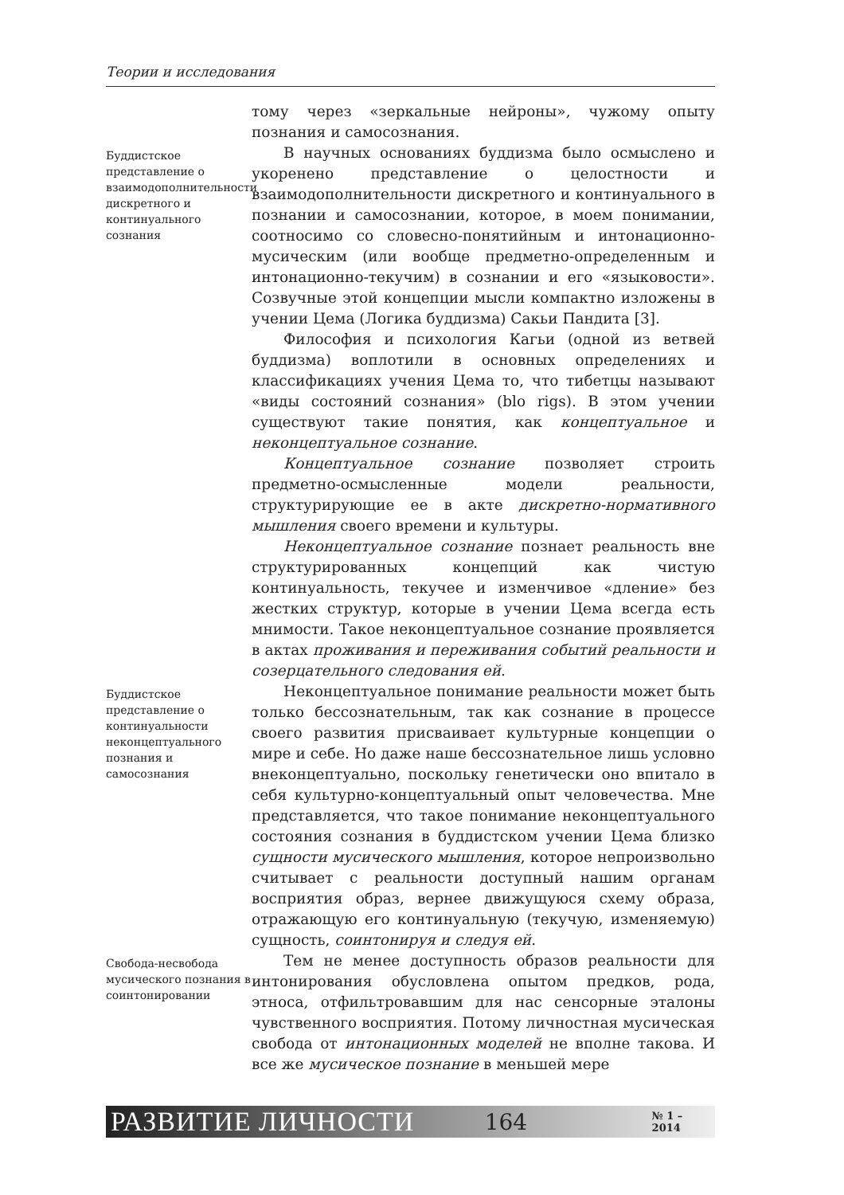Теории и исследования
тому через «зеркальные нейроны», чужому опыту познания и самосознания.
Буддистское представление о взаимодополнительности дискретного и континуального сознания
В научных основаниях буддизма было осмыслено и укоренено представление о целостности и взаимодополнительности дискретного и континуального в познании и самосознании, которое, в моем понимании, соотносимо со словесно-понятийным и интонационно-мусическим (или вообще предметно-определенным и интонационно-текучим) в сознании и его «языковости». Созвучные этой концепции мысли компактно изложены в учении Цема (Логика буддизма) Сакьи Пандита [3].
Философия и психология Кагьи (одной из ветвей буддизма) воплотили в основных определениях и классификациях учения Цема то, что тибетцы называют «виды состояний сознания» (blo rigs). В этом учении существуют такие понятия, как концептуальное и неконцептуальное сознание.
Концептуальное сознание позволяет строить предметно-осмысленные модели реальности, структурирующие ее в акте дискретно-нормативного мышления своего времени и культуры.
Неконцептуальное сознание познает реальность вне структурированных концепций как чистую континуальность, текучее и изменчивое «дление» без жестких структур, которые в учении Цема всегда есть мнимости. Такое неконцептуальное сознание проявляется в актах проживания и переживания событий реальности и созерцательного следования ей.
Буддистское представление о континуальности неконцептуального познания и самосознания
Неконцептуальное понимание реальности может быть только бессознательным, так как сознание в процессе своего развития присваивает культурные концепции о мире и себе. Но даже наше бессознательное лишь условно внеконцептуально, поскольку генетически оно впитало в себя культурно-концептуальный опыт человечества. Мне представляется, что такое понимание неконцептуального состояния сознания в буддистском учении Цема близко сущности мусического мышления, которое непроизвольно считывает с реальности доступный нашим органам восприятия образ, вернее движущуюся схему образа, отражающую его континуальную (текучую, изменяемую) сущность, соинтонируя и следуя ей.
Свобода-несвобода мусического познания в соинтонировании
Тем не менее доступность образов реальности для интонирования обусловлена опытом предков, рода, этноса, отфильтровавшим для нас сенсорные эталоны чувственного восприятия. Потому личностная мусическая свобода от интонационных моделей не вполне такова. И все же мусическое познание в меньшей мере
РАЗВИТИЕ ЛИЧНОСТИ 164 № 1 – 2014